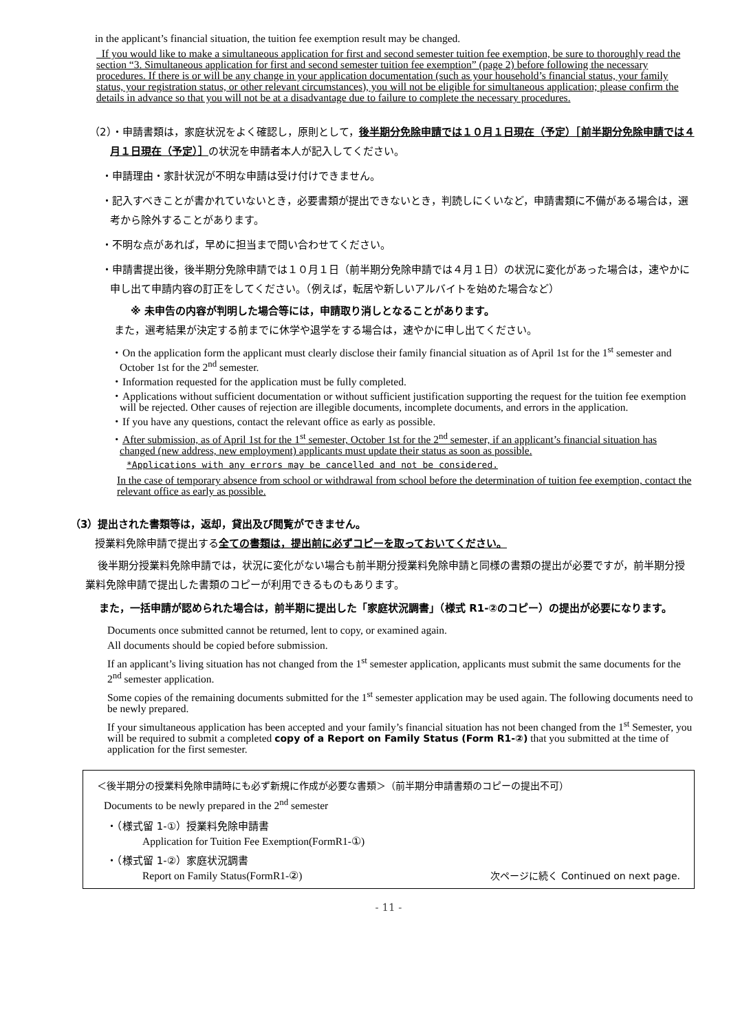in the applicant’s financial situation, the tuition fee exemption result may be changed.
If you would like to make a simultaneous application for first and second semester tuition fee exemption, be sure to thoroughly read the section “3. Simultaneous application for first and second semester tuition fee exemption” (page 2) before following the necessary procedures. If there is or will be any change in your application documentation (such as your household’s financial status, your family status, your registration status, or other relevant circumstances), you will not be eligible for simultaneous application; please confirm the details in advance so that you will not be at a disadvantage due to failure to complete the necessary procedures.
（2）・申請書類は，家庭状況をよく確認し，原則として，後半期分免除申請では１０月１日現在（予定）［前半期分免除申請では４月１日現在（予定）］の状況を申請者本人が記入してください。
・申請理由・家計状況が不明な申請は受け付けできません。
・記入すべきことが書かれていないとき，必要書類が提出できないとき，判読しにくいなど，申請書類に不備がある場合は，選考から除外することがあります。
・不明な点があれば，早めに担当まで問い合わせてください。
・申請書提出後，後半期分免除申請では１０月１日（前半期分免除申請では４月１日）の状況に変化があった場合は，速やかに申し出て申請内容の訂正をしてください。（例えば，転居や新しいアルバイトを始めた場合など）
※ 未申告の内容が判明した場合等には，申請取り消しとなることがあります。
また，選考結果が決定する前までに休学や退学をする場合は，速やかに申し出てください。
・On the application form the applicant must clearly disclose their family financial situation as of April 1st for the 1<sup>st</sup> semester and October 1st for the 2<sup>nd</sup> semester.
・Information requested for the application must be fully completed.
・Applications without sufficient documentation or without sufficient justification supporting the request for the tuition fee exemption will be rejected. Other causes of rejection are illegible documents, incomplete documents, and errors in the application.
・If you have any questions, contact the relevant office as early as possible.
・After submission, as of April 1st for the 1<sup>st</sup> semester, October 1st for the 2<sup>nd</sup> semester, if an applicant’s financial situation has changed (new address, new employment) applicants must update their status as soon as possible.
*Applications with any errors may be cancelled and not be considered.
In the case of temporary absence from school or withdrawal from school before the determination of tuition fee exemption, contact the relevant office as early as possible.
（3）提出された書類等は，返却，貸出及び閲覧ができません。
授業料免除申請で提出する全ての書類は，提出前に必ずコピーを取っておいてください。
後半期分授業料免除申請では，状況に変化がない場合も前半期分授業料免除申請と同様の書類の提出が必要ですが，前半期分授業料免除申請で提出した書類のコピーが利用できるものもあります。
また，一括申請が認められた場合は，前半期に提出した「家庭状況調書」（様式 R1-②のコピー）の提出が必要になります。
Documents once submitted cannot be returned, lent to copy, or examined again.
All documents should be copied before submission.
If an applicant’s living situation has not changed from the 1<sup>st</sup> semester application, applicants must submit the same documents for the 2<sup>nd</sup> semester application.
Some copies of the remaining documents submitted for the 1<sup>st</sup> semester application may be used again. The following documents need to be newly prepared.
If your simultaneous application has been accepted and your family’s financial situation has not been changed from the 1<sup>st</sup> Semester, you will be required to submit a completed copy of a Report on Family Status (Form R1-②) that you submitted at the time of application for the first semester.
＜後半期分の授業料免除申請時にも必ず新規に作成が必要な書類＞（前半期分申請書類のコピーの提出不可）
Documents to be newly prepared in the 2<sup>nd</sup> semester
・（様式留 1-①）授業料免除申請書
Application for Tuition Fee Exemption(FormR1-①)
・（様式留 1-②）家庭状況調書
Report on Family Status(FormR1-②) 次ページに続く Continued on next page.
- 11 -